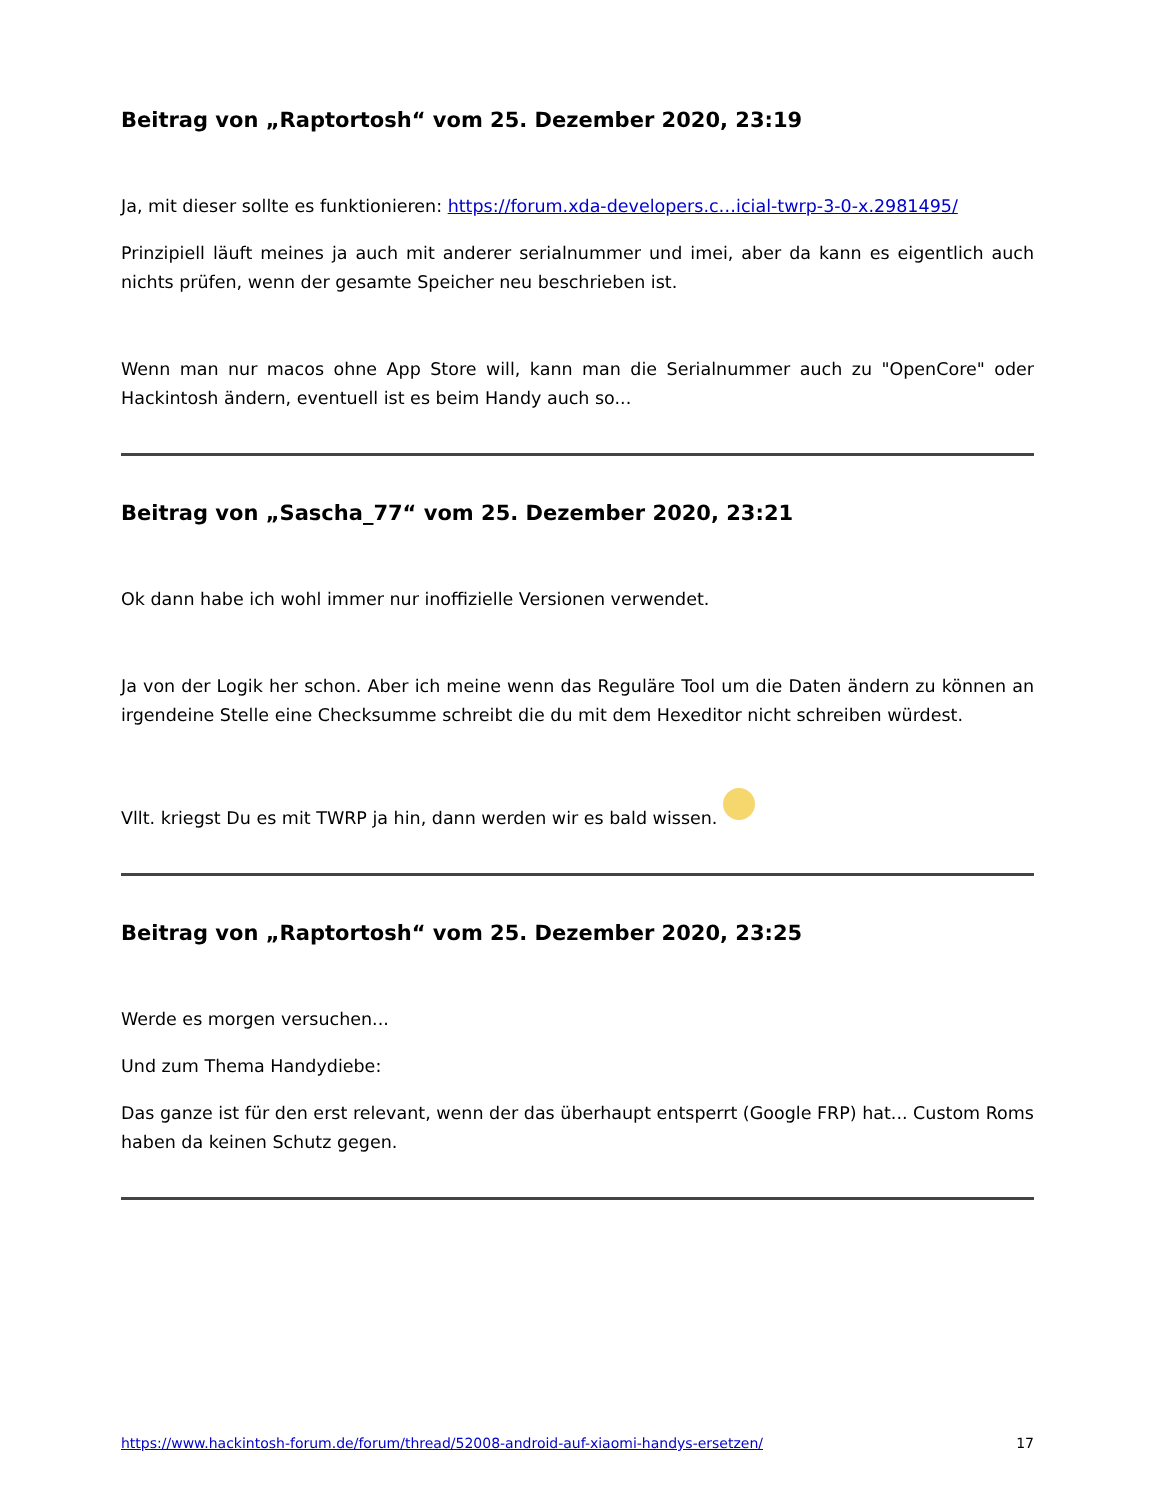Beitrag von „Raptortosh“ vom 25. Dezember 2020, 23:19
Ja, mit dieser sollte es funktionieren: https://forum.xda-developers.c…icial-twrp-3-0-x.2981495/
Prinzipiell läuft meines ja auch mit anderer serialnummer und imei, aber da kann es eigentlich auch nichts prüfen, wenn der gesamte Speicher neu beschrieben ist.
Wenn man nur macos ohne App Store will, kann man die Serialnummer auch zu "OpenCore" oder Hackintosh ändern, eventuell ist es beim Handy auch so...
Beitrag von „Sascha_77“ vom 25. Dezember 2020, 23:21
Ok dann habe ich wohl immer nur inoffizielle Versionen verwendet.
Ja von der Logik her schon. Aber ich meine wenn das Reguläre Tool um die Daten ändern zu können an irgendeine Stelle eine Checksumme schreibt die du mit dem Hexeditor nicht schreiben würdest.
Vllt. kriegst Du es mit TWRP ja hin, dann werden wir es bald wissen.
Beitrag von „Raptortosh“ vom 25. Dezember 2020, 23:25
Werde es morgen versuchen...
Und zum Thema Handydiebe:
Das ganze ist für den erst relevant, wenn der das überhaupt entsperrt (Google FRP) hat... Custom Roms haben da keinen Schutz gegen.
https://www.hackintosh-forum.de/forum/thread/52008-android-auf-xiaomi-handys-ersetzen/ 17